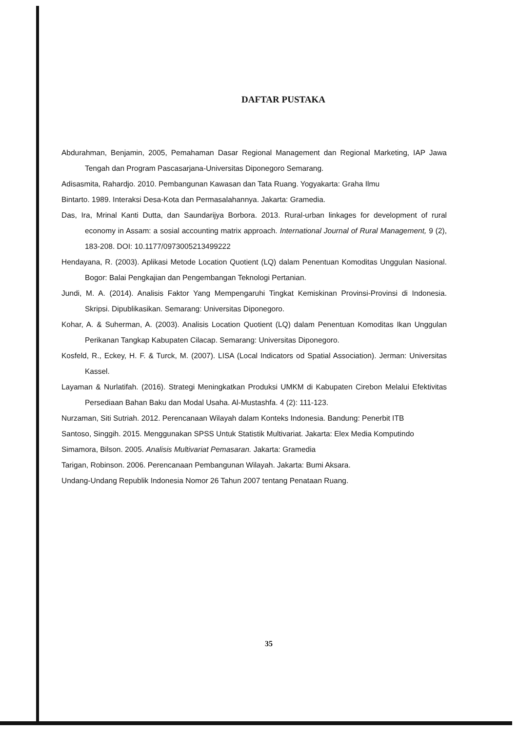DAFTAR PUSTAKA
Abdurahman, Benjamin, 2005, Pemahaman Dasar Regional Management dan Regional Marketing, IAP Jawa Tengah dan Program Pascasarjana-Universitas Diponegoro Semarang.
Adisasmita, Rahardjo. 2010. Pembangunan Kawasan dan Tata Ruang. Yogyakarta: Graha Ilmu
Bintarto. 1989. Interaksi Desa-Kota dan Permasalahannya. Jakarta: Gramedia.
Das, Ira, Mrinal Kanti Dutta, dan Saundarijya Borbora. 2013. Rural-urban linkages for development of rural economy in Assam: a sosial accounting matrix approach. International Journal of Rural Management, 9 (2), 183-208. DOI: 10.1177/0973005213499222
Hendayana, R. (2003). Aplikasi Metode Location Quotient (LQ) dalam Penentuan Komoditas Unggulan Nasional. Bogor: Balai Pengkajian dan Pengembangan Teknologi Pertanian.
Jundi, M. A. (2014). Analisis Faktor Yang Mempengaruhi Tingkat Kemiskinan Provinsi-Provinsi di Indonesia. Skripsi. Dipublikasikan. Semarang: Universitas Diponegoro.
Kohar, A. & Suherman, A. (2003). Analisis Location Quotient (LQ) dalam Penentuan Komoditas Ikan Unggulan Perikanan Tangkap Kabupaten Cilacap. Semarang: Universitas Diponegoro.
Kosfeld, R., Eckey, H. F. & Turck, M. (2007). LISA (Local Indicators od Spatial Association). Jerman: Universitas Kassel.
Layaman & Nurlatifah. (2016). Strategi Meningkatkan Produksi UMKM di Kabupaten Cirebon Melalui Efektivitas Persediaan Bahan Baku dan Modal Usaha. Al-Mustashfa. 4 (2): 111-123.
Nurzaman, Siti Sutriah. 2012. Perencanaan Wilayah dalam Konteks Indonesia. Bandung: Penerbit ITB
Santoso, Singgih. 2015. Menggunakan SPSS Untuk Statistik Multivariat. Jakarta: Elex Media Komputindo
Simamora, Bilson. 2005. Analisis Multivariat Pemasaran. Jakarta: Gramedia
Tarigan, Robinson. 2006. Perencanaan Pembangunan Wilayah. Jakarta: Bumi Aksara.
Undang-Undang Republik Indonesia Nomor 26 Tahun 2007 tentang Penataan Ruang.
35